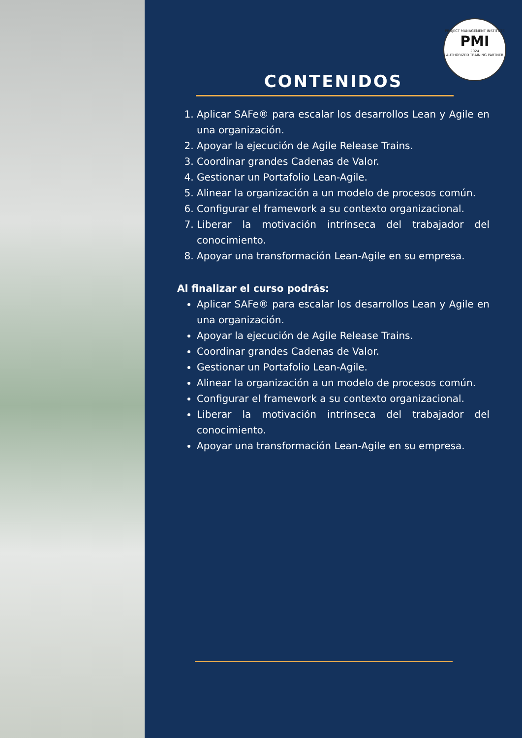PROJECT MANAGEMENT INSTITUTE
PMI
2024
AUTHORIZED TRAINING PARTNER
CONTENIDOS
1. Aplicar SAFe® para escalar los desarrollos Lean y Agile en una organización.
2. Apoyar la ejecución de Agile Release Trains.
3. Coordinar grandes Cadenas de Valor.
4. Gestionar un Portafolio Lean-Agile.
5. Alinear la organización a un modelo de procesos común.
6. Configurar el framework a su contexto organizacional.
7. Liberar la motivación intrínseca del trabajador del conocimiento.
8. Apoyar una transformación Lean-Agile en su empresa.
Al finalizar el curso podrás:
Aplicar SAFe® para escalar los desarrollos Lean y Agile en una organización.
Apoyar la ejecución de Agile Release Trains.
Coordinar grandes Cadenas de Valor.
Gestionar un Portafolio Lean-Agile.
Alinear la organización a un modelo de procesos común.
Configurar el framework a su contexto organizacional.
Liberar la motivación intrínseca del trabajador del conocimiento.
Apoyar una transformación Lean-Agile en su empresa.